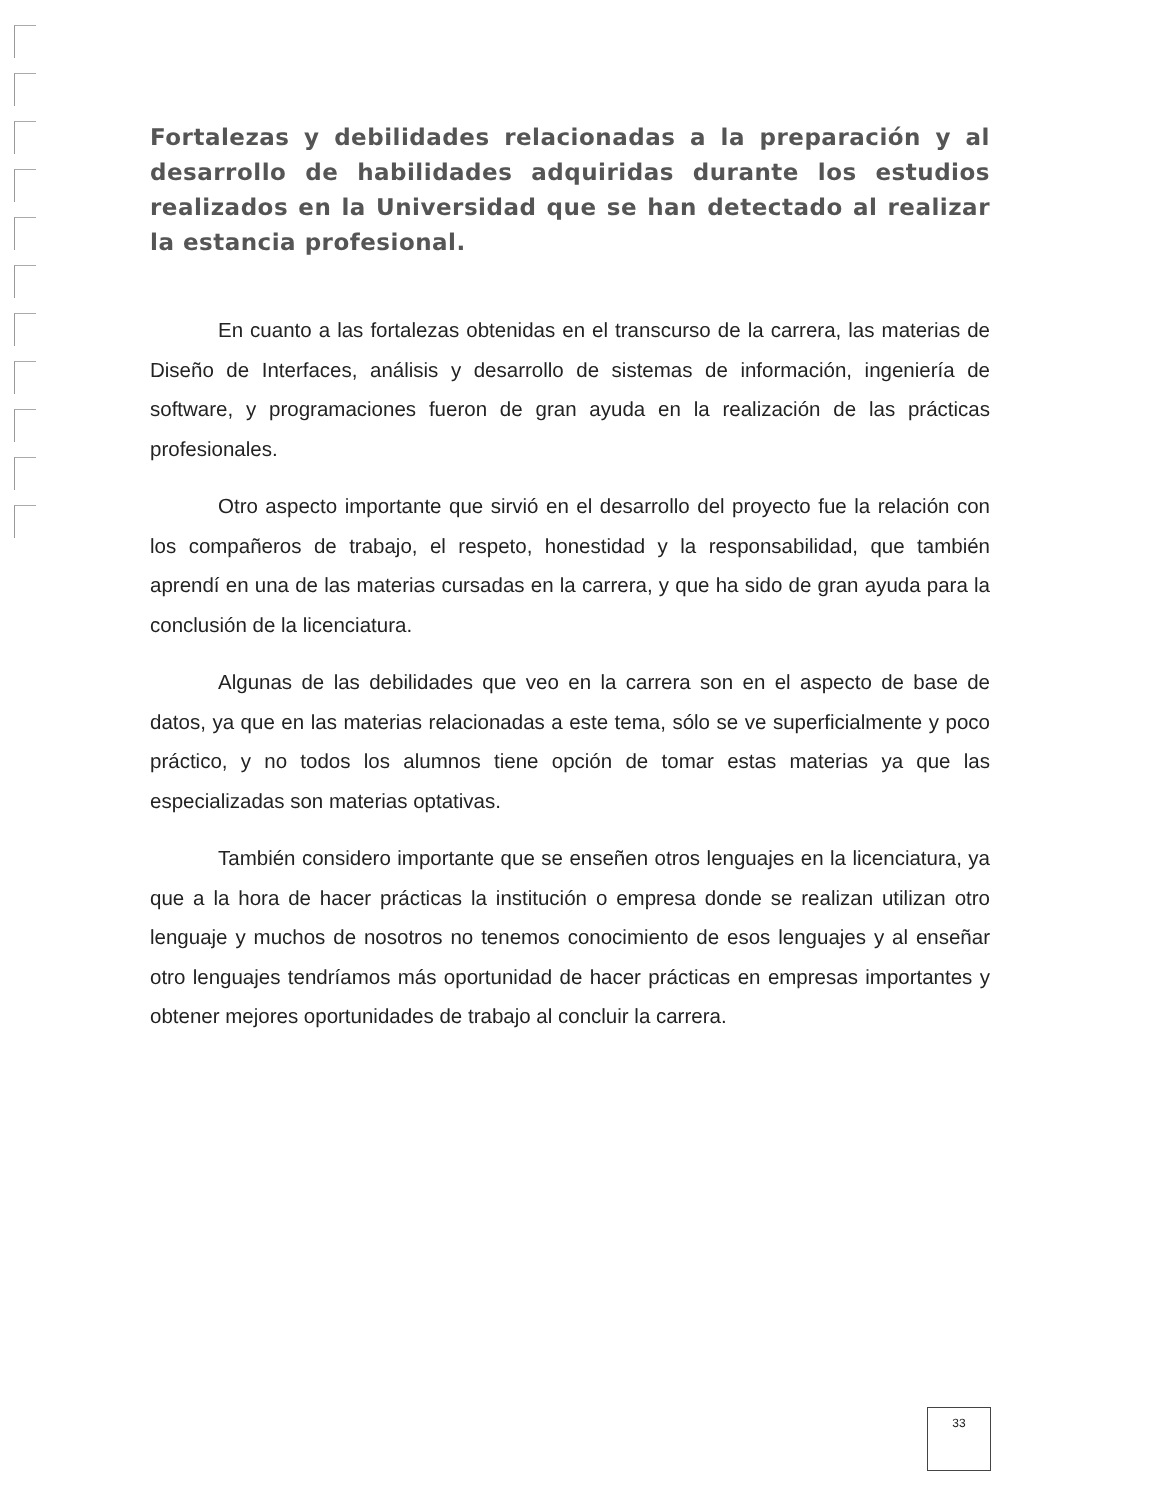Fortalezas y debilidades relacionadas a la preparación y al desarrollo de habilidades adquiridas durante los estudios realizados en la Universidad que se han detectado al realizar la estancia profesional.
En cuanto a las fortalezas obtenidas en el transcurso de la carrera, las materias de Diseño de Interfaces, análisis y desarrollo de sistemas de información, ingeniería de software, y programaciones fueron de gran ayuda en la realización de las prácticas profesionales.
Otro aspecto importante que sirvió en el desarrollo del proyecto fue la relación con los compañeros de trabajo, el respeto, honestidad y la responsabilidad, que también aprendí en una de las materias cursadas en la carrera, y que ha sido de gran ayuda para la conclusión de la licenciatura.
Algunas de las debilidades que veo en la carrera son en el aspecto de base de datos, ya que en las materias relacionadas a este tema, sólo se ve superficialmente y poco práctico, y no todos los alumnos tiene opción de tomar estas materias ya que las especializadas son materias optativas.
También considero importante que se enseñen otros lenguajes en la licenciatura, ya que a la hora de hacer prácticas la institución o empresa donde se realizan utilizan otro lenguaje y muchos de nosotros no tenemos conocimiento de esos lenguajes y al enseñar otro lenguajes tendríamos más oportunidad de hacer prácticas en empresas importantes y obtener mejores oportunidades de trabajo al concluir la carrera.
33